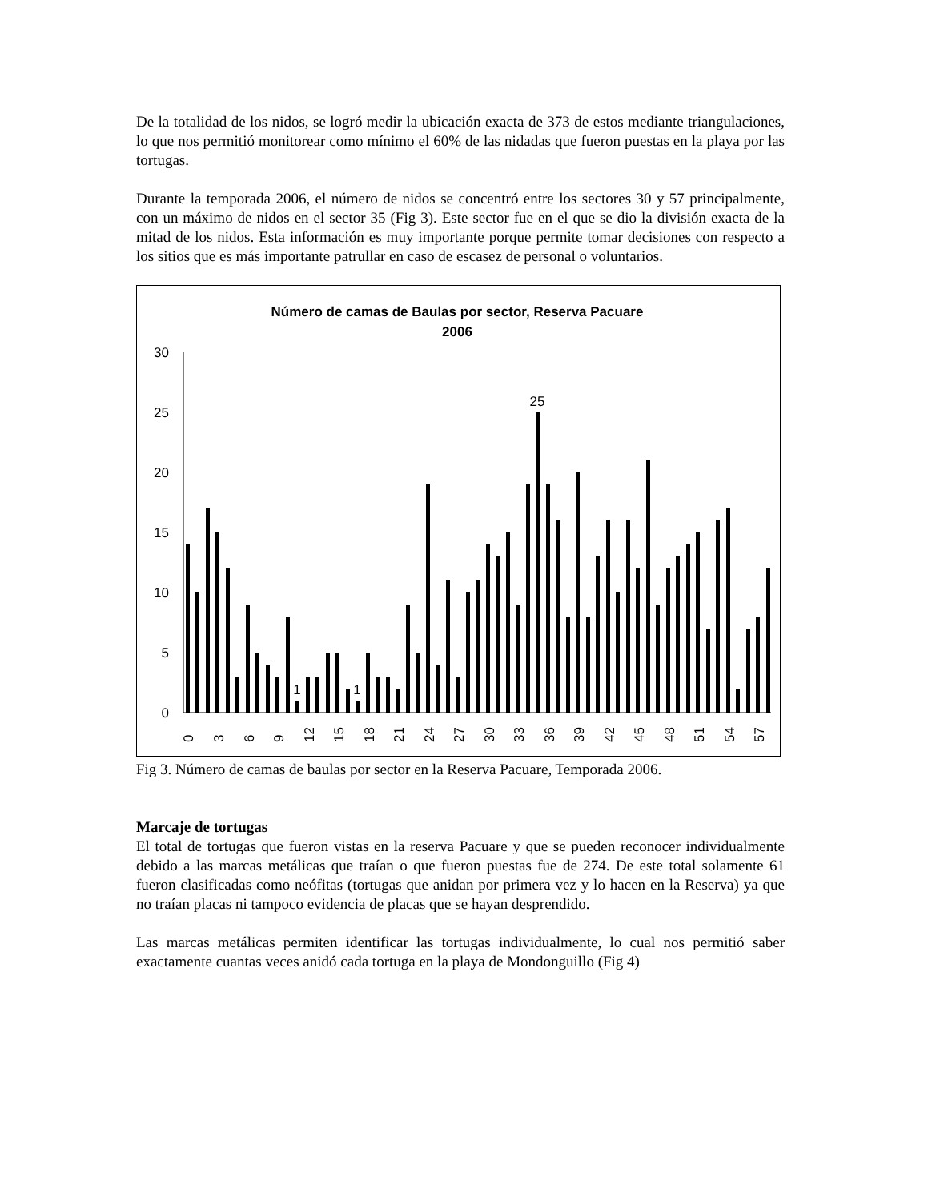De la totalidad de los nidos, se logró medir la ubicación exacta de 373 de estos mediante triangulaciones, lo que nos permitió monitorear como mínimo el 60% de las nidadas que fueron puestas en la playa por las tortugas.
Durante la temporada 2006, el número de nidos se concentró entre los sectores 30 y 57 principalmente, con un máximo de nidos en el sector 35 (Fig 3). Este sector fue en el que se dio la división exacta de la mitad de los nidos. Esta información es muy importante porque permite tomar decisiones con respecto a los sitios que es más importante patrullar en caso de escasez de personal o voluntarios.
Número de camas de Baulas por sector, Reserva Pacuare
2006
0
5
10
15
20
25
30
25
1
1
0
3
6
9
12
15
18
21
24
27
30
33
36
39
42
45
48
51
54
57
Fig 3. Número de camas de baulas por sector en la Reserva Pacuare, Temporada 2006.
Marcaje de tortugas
El total de tortugas que fueron vistas en la reserva Pacuare y que se pueden reconocer individualmente debido a las marcas metálicas que traían o que fueron puestas fue de 274. De este total solamente 61 fueron clasificadas como neófitas (tortugas que anidan por primera vez y lo hacen en la Reserva) ya que no traían placas ni tampoco evidencia de placas que se hayan desprendido.
Las marcas metálicas permiten identificar las tortugas individualmente, lo cual nos permitió saber exactamente cuantas veces anidó cada tortuga en la playa de Mondonguillo (Fig 4)